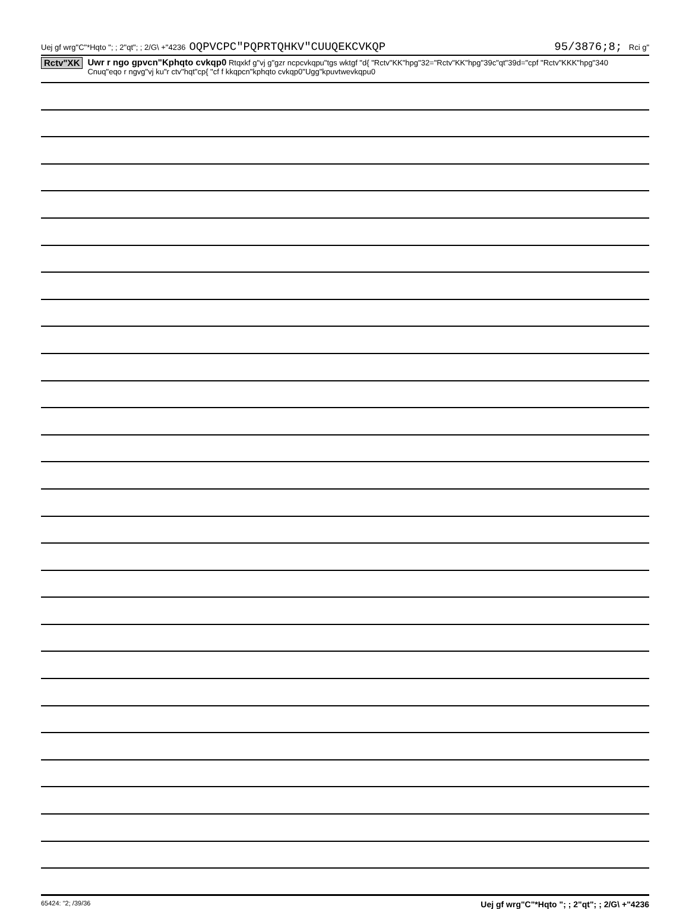Uej gf wrg"C"*Hqto "; ; 2"qt"; ; 2/G\ +"4236 OQPVCPC"PQPRTQHKV"CUUQEKCVKQP 95/3876;8; Rci g"
Rctv"XK
Uwr r ngo gpvcn"Kphqto cvkqp0 Rtqxkf g"vj g"gzr ncpcvkqpu"tgs wktgf "d{ "Rctv"KK"hpg"32="Rctv"KK"hpg"39c"qt"39d="cpf "Rctv"KKK"hpg"340
Cnuq"eqo r ngvg"vj ku"r ctv"hqt"cp{ "cf f kkqpcn"kphqto cvkqp0"Ugg"kpuvtwevkqpu0
65424: "2; /39/36 Uej gf wrg"C"*Hqto "; ; 2"qt"; ; 2/G\ +"4236